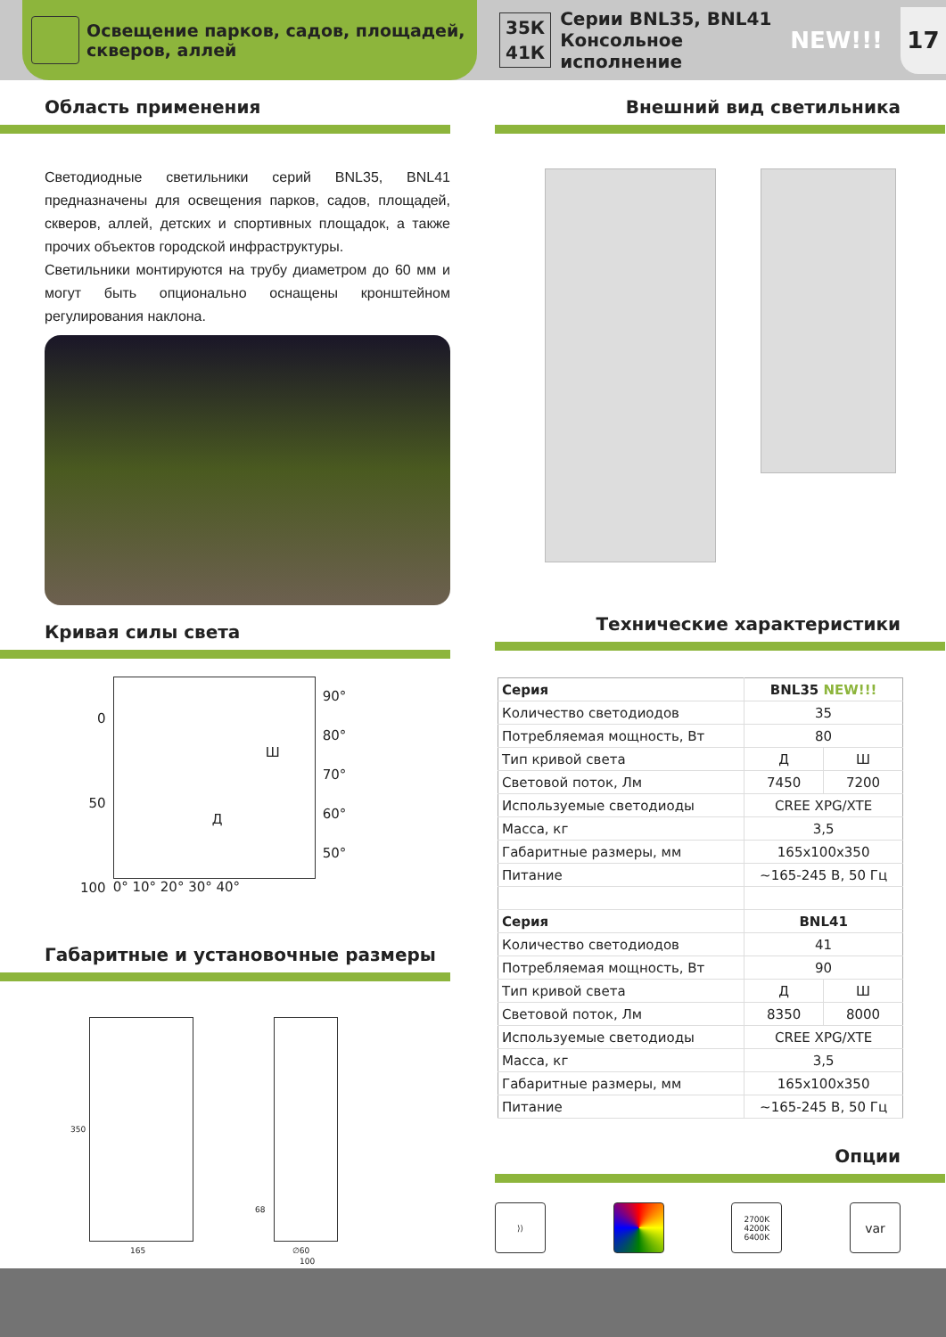Освещение парков, садов, площадей, скверов, аллей
35К
41К Серии BNL35, BNL41
Консольное исполнение NEW!!! 17
Область применения
Светодиодные светильники серий BNL35, BNL41 предназначены для освещения парков, садов, площадей, скверов, аллей, детских и спортивных площадок, а также прочих объектов городской инфраструктуры.
Светильники монтируются на трубу диаметром до 60 мм и могут быть опционально оснащены кронштейном регулирования наклона.
Кривая силы света
0
50
100
Ш
Д
0° 10° 20° 30° 40°
90°
80°
70°
60°
50°
Габаритные и установочные размеры
165
350
68
∅60
100
Внешний вид светильника
Технические характеристики
| Серия | BNL35 NEW!!! | |
| Количество светодиодов | 35 | |
| Потребляемая мощность, Вт | 80 | |
| Тип кривой света | Д | Ш |
| Световой поток, Лм | 7450 | 7200 |
| Используемые светодиоды | CREE XPG/XTE | |
| Масса, кг | 3,5 | |
| Габаритные размеры, мм | 165x100x350 | |
| Питание | ~165-245 В, 50 Гц | |
| Серия | BNL41 | |
| Количество светодиодов | 41 | |
| Потребляемая мощность, Вт | 90 | |
| Тип кривой света | Д | Ш |
| Световой поток, Лм | 8350 | 8000 |
| Используемые светодиоды | CREE XPG/XTE | |
| Масса, кг | 3,5 | |
| Габаритные размеры, мм | 165x100x350 | |
| Питание | ~165-245 В, 50 Гц | |
Опции
⟩⟩ 2700K
4200K
6400K
var